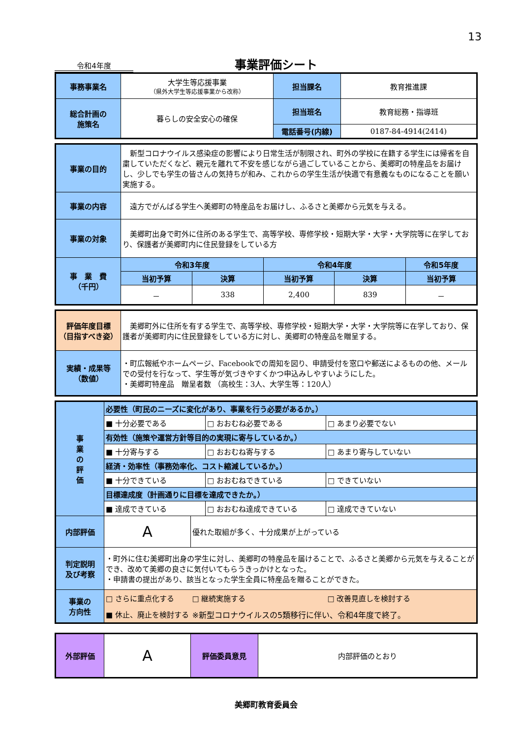13
令和4年度
事業評価シート
| 事務事業名 | 大学生等応援事業 （県外大学生等応援事業から改称） | 担当課名 | 教育推進課 |
| 総合計画の 施策名 | 暮らしの安全安心の確保 | 担当班名 | 教育総務・指導班 |
| | | 電話番号(内線) | 0187-84-4914(2414) |
| 事業の目的 | 新型コロナウイルス感染症の影響により日常生活が制限され、町外の学校に在籍する学生には帰省を自粛していただくなど、親元を離れて不安を感じながら過ごしていることから、美郷町の特産品をお届けし、少しでも学生の皆さんの気持ちが和み、これからの学生生活が快適で有意義なものになることを願い実施する。 | | | | |
| 事業の内容 | 遠方でがんばる学生へ美郷町の特産品をお届けし、ふるさと美郷から元気を与える。 | | | | |
| 事業の対象 | 美郷町出身で町外に住所のある学生で、高等学校、専修学校・短期大学・大学・大学院等に在学しており、保護者が美郷町内に住民登録をしている方 | | | | |
| 事 業 費 （千円） | 令和3年度 | | 令和4年度 | | 令和5年度 |
| | 当初予算 | 決算 | 当初予算 | 決算 | 当初予算 |
| | － | 338 | 2,400 | 839 | － |
| 評価年度目標 （目指すべき姿） | 美郷町外に住所を有する学生で、高等学校、専修学校・短期大学・大学・大学院等に在学しており、保護者が美郷町内に住民登録をしている方に対し、美郷町の特産品を贈呈する。 |
| 実績・成果等 （数値） | ・町広報紙やホームページ、Facebookでの周知を図り、申請受付を窓口や郵送によるものの他、メールでの受付を行なって、学生等が気づきやすくかつ申込みしやすいようにした。 ・美郷町特産品 贈呈者数 （高校生：3人、大学生等：120人） |
| 事 業 の 評 価 | 必要性（町民のニーズに変化があり、事業を行う必要があるか。） | | | |
| | ■ 十分必要である | | □ おおむね必要である | □ あまり必要でない |
| | 有効性（施策や運営方針等目的の実現に寄与しているか。） | | | |
| | ■ 十分寄与する | | □ おおむね寄与する | □ あまり寄与していない |
| | 経済・効率性（事務効率化、コスト縮減しているか。） | | | |
| | ■ 十分できている | | □ おおむねできている | □ できていない |
| | 目標達成度（計画通りに目標を達成できたか。） | | | |
| | ■ 達成できている | | □ おおむね達成できている | □ 達成できていない |
| 内部評価 | A | 優れた取組が多く、十分成果が上がっている | | |
| 判定説明 及び考察 | ・町外に住む美郷町出身の学生に対し、美郷町の特産品を届けることで、ふるさと美郷から元気を与えることができ、改めて美郷の良さに気付いてもらうきっかけとなった。 ・申請書の提出があり、該当となった学生全員に特産品を贈ることができた。 | | | |
| 事業の 方向性 | □ さらに重点化する | □ 継続実施する | | □ 改善見直しを検討する |
| | ■ 休止、廃止を検討する | ※新型コロナウイルスの5類移行に伴い、令和4年度で終了。 | | |
| 外部評価 | A | 評価委員意見 | 内部評価のとおり |
美郷町教育委員会